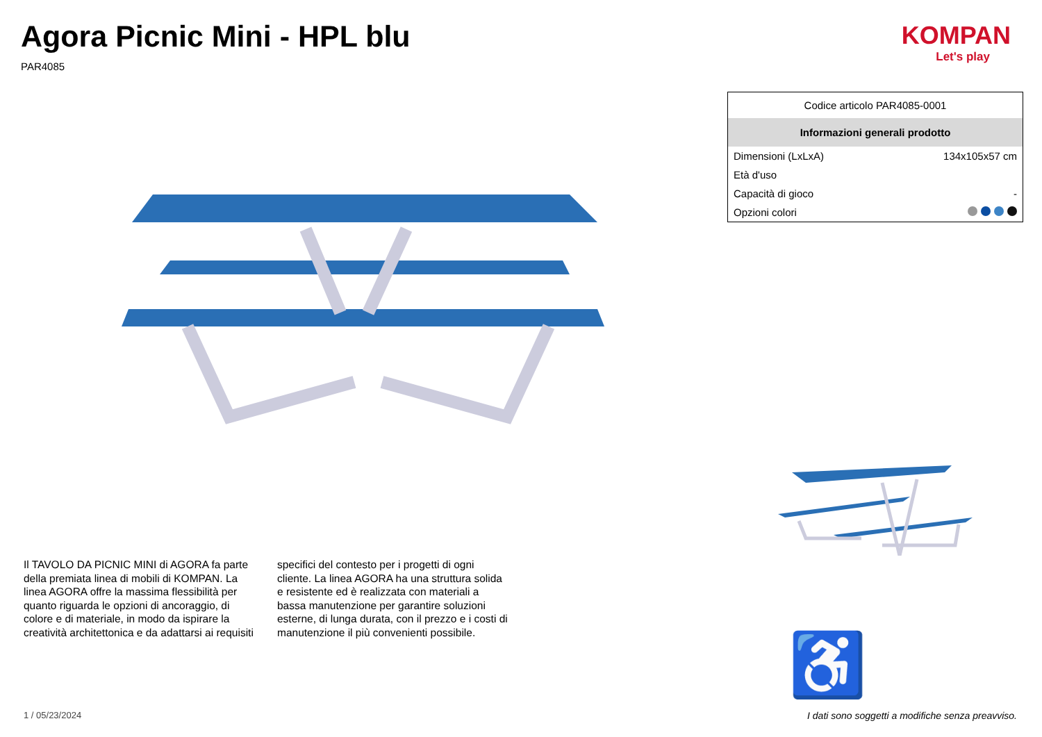Agora Picnic Mini - HPL blu
PAR4085
KOMPAN
Let's play
| Codice articolo PAR4085-0001 | |
| Informazioni generali prodotto | |
| Dimensioni (LxLxA) | 134x105x57 cm |
| Età d'uso | |
| Capacità di gioco | - |
| Opzioni colori | |
Il TAVOLO DA PICNIC MINI di AGORA fa parte della premiata linea di mobili di KOMPAN. La linea AGORA offre la massima flessibilità per quanto riguarda le opzioni di ancoraggio, di colore e di materiale, in modo da ispirare la creatività architettonica e da adattarsi ai requisiti specifici del contesto per i progetti di ogni cliente. La linea AGORA ha una struttura solida e resistente ed è realizzata con materiali a bassa manutenzione per garantire soluzioni esterne, di lunga durata, con il prezzo e i costi di manutenzione il più convenienti possibile.
♿
1 / 05/23/2024
I dati sono soggetti a modifiche senza preavviso.